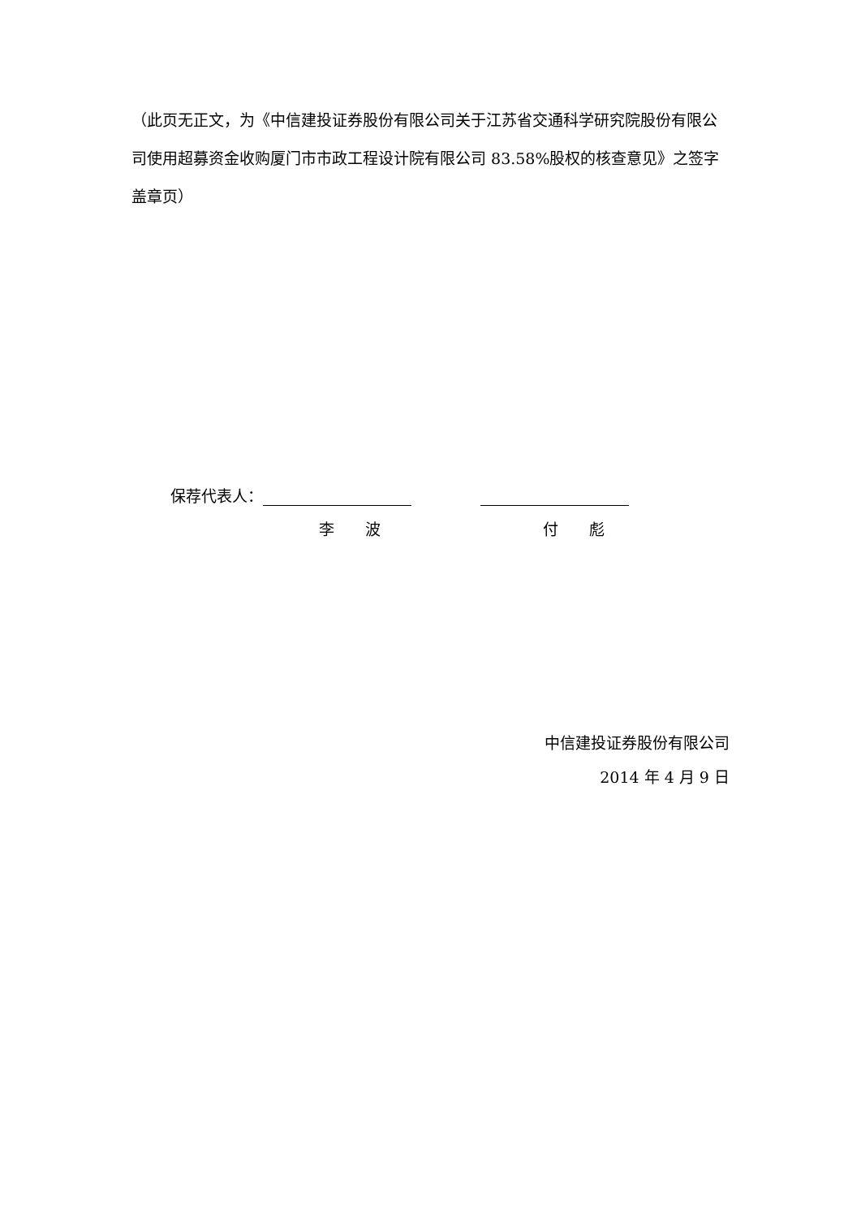（此页无正文，为《中信建投证券股份有限公司关于江苏省交通科学研究院股份有限公司使用超募资金收购厦门市市政工程设计院有限公司 83.58%股权的核查意见》之签字盖章页）
保荐代表人：
李　　波 付　　彪
中信建投证券股份有限公司
2014 年 4 月 9 日